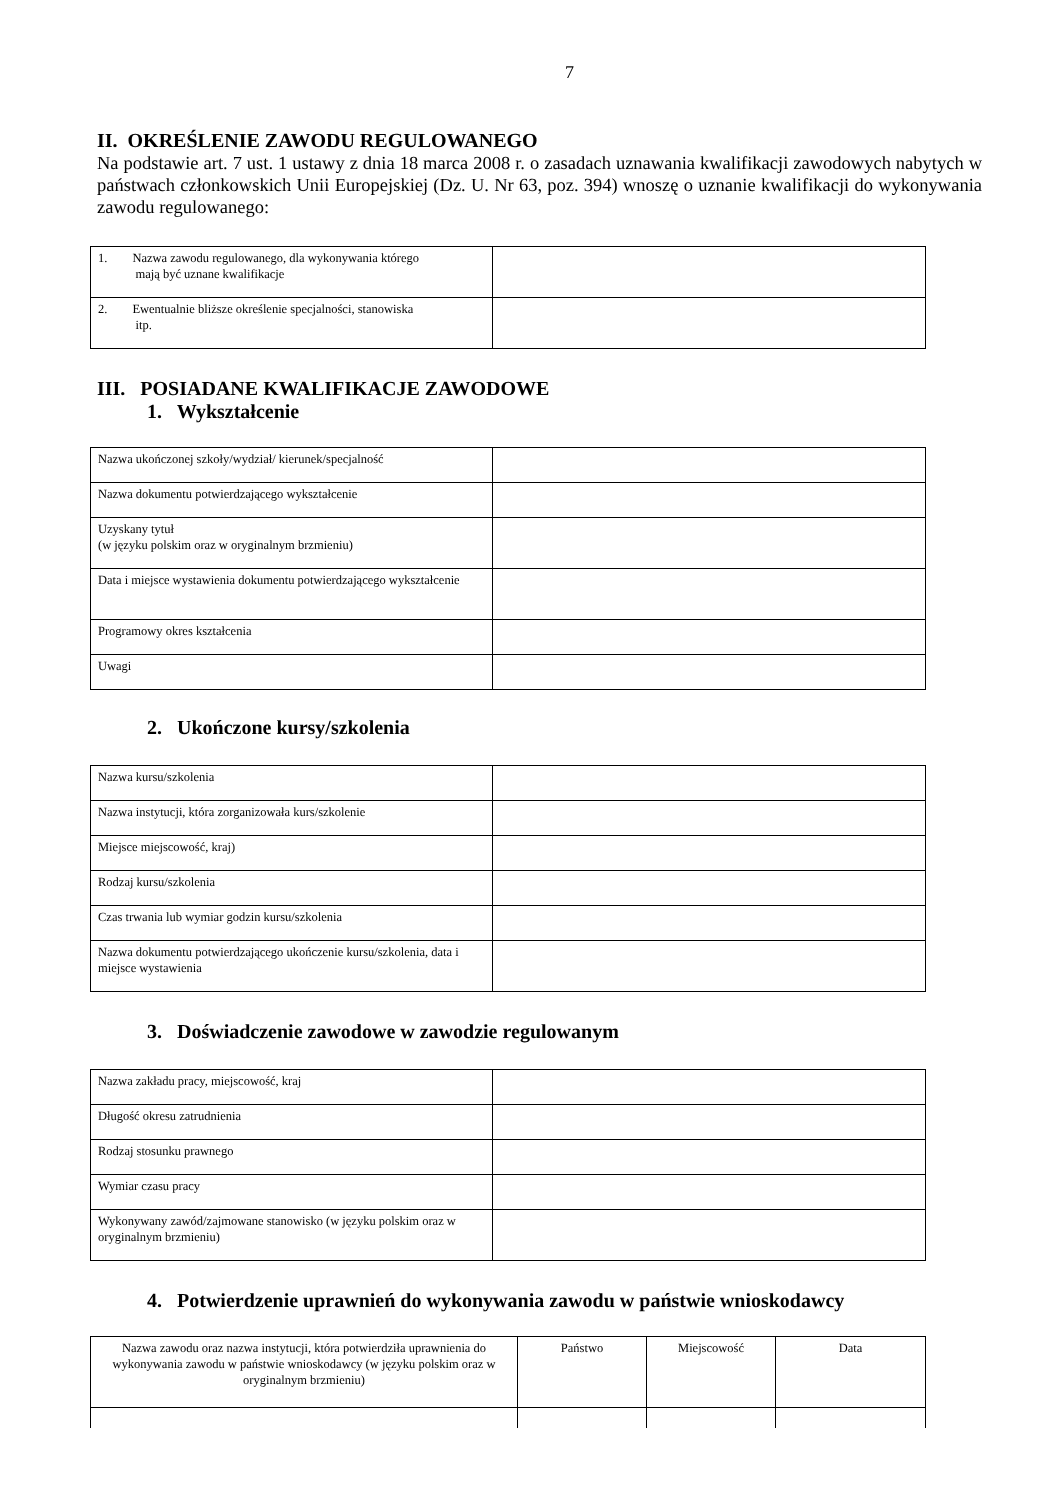7
II. OKREŚLENIE ZAWODU REGULOWANEGO
Na podstawie art. 7 ust. 1 ustawy z dnia 18 marca 2008 r. o zasadach uznawania kwalifikacji zawodowych nabytych w państwach członkowskich Unii Europejskiej (Dz. U. Nr 63, poz. 394) wnoszę o uznanie kwalifikacji do wykonywania zawodu regulowanego:
| 1. Nazwa zawodu regulowanego, dla wykonywania którego mają być uznane kwalifikacje | |
| 2. Ewentualnie bliższe określenie specjalności, stanowiska itp. | |
III. POSIADANE KWALIFIKACJE ZAWODOWE
1. Wykształcenie
| Nazwa ukończonej szkoły/wydział/ kierunek/specjalność | |
| Nazwa dokumentu potwierdzającego wykształcenie | |
| Uzyskany tytuł (w języku polskim oraz w oryginalnym brzmieniu) | |
| Data i miejsce wystawienia dokumentu potwierdzającego wykształcenie | |
| Programowy okres kształcenia | |
| Uwagi | |
2. Ukończone kursy/szkolenia
| Nazwa kursu/szkolenia | |
| Nazwa instytucji, która zorganizowała kurs/szkolenie | |
| Miejsce miejscowość, kraj) | |
| Rodzaj kursu/szkolenia | |
| Czas trwania lub wymiar godzin kursu/szkolenia | |
| Nazwa dokumentu potwierdzającego ukończenie kursu/szkolenia, data i miejsce wystawienia | |
3. Doświadczenie zawodowe w zawodzie regulowanym
| Nazwa zakładu pracy, miejscowość, kraj | |
| Długość okresu zatrudnienia | |
| Rodzaj stosunku prawnego | |
| Wymiar czasu pracy | |
| Wykonywany zawód/zajmowane stanowisko (w języku polskim oraz w oryginalnym brzmieniu) | |
4. Potwierdzenie uprawnień do wykonywania zawodu w państwie wnioskodawcy
| Nazwa zawodu oraz nazwa instytucji, która potwierdziła uprawnienia do wykonywania zawodu w państwie wnioskodawcy (w języku polskim oraz w oryginalnym brzmieniu) | Państwo | Miejscowość | Data |
| --- | --- | --- | --- |